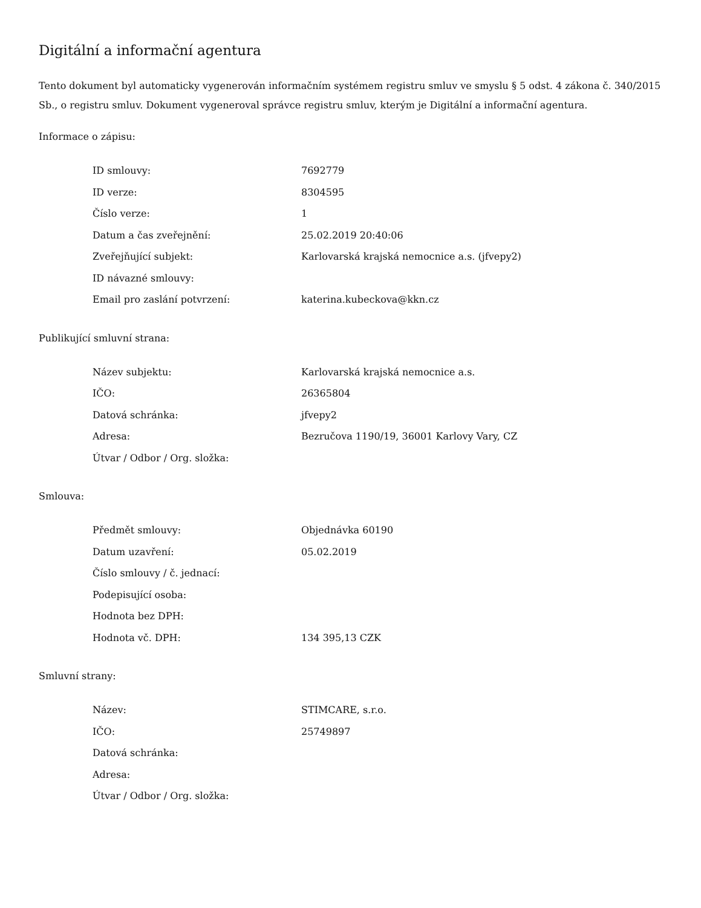Digitální a informační agentura
Tento dokument byl automaticky vygenerován informačním systémem registru smluv ve smyslu § 5 odst. 4 zákona č. 340/2015 Sb., o registru smluv. Dokument vygeneroval správce registru smluv, kterým je Digitální a informační agentura.
Informace o zápisu:
| ID smlouvy: | 7692779 |
| ID verze: | 8304595 |
| Číslo verze: | 1 |
| Datum a čas zveřejnění: | 25.02.2019 20:40:06 |
| Zveřejňující subjekt: | Karlovarská krajská nemocnice a.s. (jfvepy2) |
| ID návazné smlouvy: | |
| Email pro zaslání potvrzení: | katerina.kubeckova@kkn.cz |
Publikující smluvní strana:
| Název subjektu: | Karlovarská krajská nemocnice a.s. |
| IČO: | 26365804 |
| Datová schránka: | jfvepy2 |
| Adresa: | Bezručova 1190/19, 36001 Karlovy Vary, CZ |
| Útvar / Odbor / Org. složka: | |
Smlouva:
| Předmět smlouvy: | Objednávka 60190 |
| Datum uzavření: | 05.02.2019 |
| Číslo smlouvy / č. jednací: | |
| Podepisující osoba: | |
| Hodnota bez DPH: | |
| Hodnota vč. DPH: | 134 395,13 CZK |
Smluvní strany:
| Název: | STIMCARE, s.r.o. |
| IČO: | 25749897 |
| Datová schránka: | |
| Adresa: | |
| Útvar / Odbor / Org. složka: | |